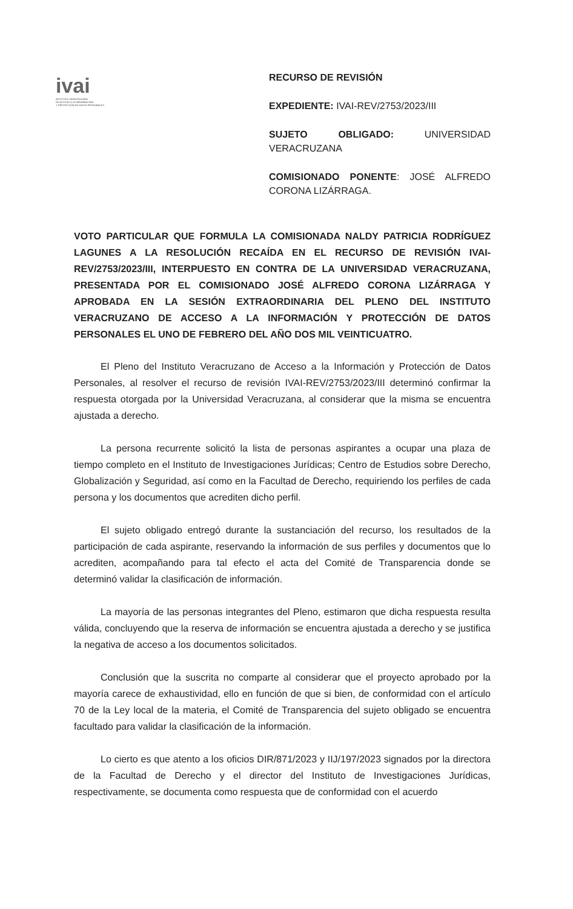ivai
INSTITUTO VERACRUZANO
DE ACCESO A LA INFORMACIÓN
Y PROTECCIÓN DE DATOS PERSONALES
RECURSO DE REVISIÓN
EXPEDIENTE: IVAI-REV/2753/2023/III
SUJETO OBLIGADO: UNIVERSIDAD VERACRUZANA
COMISIONADO PONENTE: JOSÉ ALFREDO CORONA LIZÁRRAGA.
VOTO PARTICULAR QUE FORMULA LA COMISIONADA NALDY PATRICIA RODRÍGUEZ LAGUNES A LA RESOLUCIÓN RECAÍDA EN EL RECURSO DE REVISIÓN IVAI-REV/2753/2023/III, INTERPUESTO EN CONTRA DE LA UNIVERSIDAD VERACRUZANA, PRESENTADA POR EL COMISIONADO JOSÉ ALFREDO CORONA LIZÁRRAGA Y APROBADA EN LA SESIÓN EXTRAORDINARIA DEL PLENO DEL INSTITUTO VERACRUZANO DE ACCESO A LA INFORMACIÓN Y PROTECCIÓN DE DATOS PERSONALES EL UNO DE FEBRERO DEL AÑO DOS MIL VEINTICUATRO.
El Pleno del Instituto Veracruzano de Acceso a la Información y Protección de Datos Personales, al resolver el recurso de revisión IVAI-REV/2753/2023/III determinó confirmar la respuesta otorgada por la Universidad Veracruzana, al considerar que la misma se encuentra ajustada a derecho.
La persona recurrente solicitó la lista de personas aspirantes a ocupar una plaza de tiempo completo en el Instituto de Investigaciones Jurídicas; Centro de Estudios sobre Derecho, Globalización y Seguridad, así como en la Facultad de Derecho, requiriendo los perfiles de cada persona y los documentos que acrediten dicho perfil.
El sujeto obligado entregó durante la sustanciación del recurso, los resultados de la participación de cada aspirante, reservando la información de sus perfiles y documentos que lo acrediten, acompañando para tal efecto el acta del Comité de Transparencia donde se determinó validar la clasificación de información.
La mayoría de las personas integrantes del Pleno, estimaron que dicha respuesta resulta válida, concluyendo que la reserva de información se encuentra ajustada a derecho y se justifica la negativa de acceso a los documentos solicitados.
Conclusión que la suscrita no comparte al considerar que el proyecto aprobado por la mayoría carece de exhaustividad, ello en función de que si bien, de conformidad con el artículo 70 de la Ley local de la materia, el Comité de Transparencia del sujeto obligado se encuentra facultado para validar la clasificación de la información.
Lo cierto es que atento a los oficios DIR/871/2023 y IIJ/197/2023 signados por la directora de la Facultad de Derecho y el director del Instituto de Investigaciones Jurídicas, respectivamente, se documenta como respuesta que de conformidad con el acuerdo